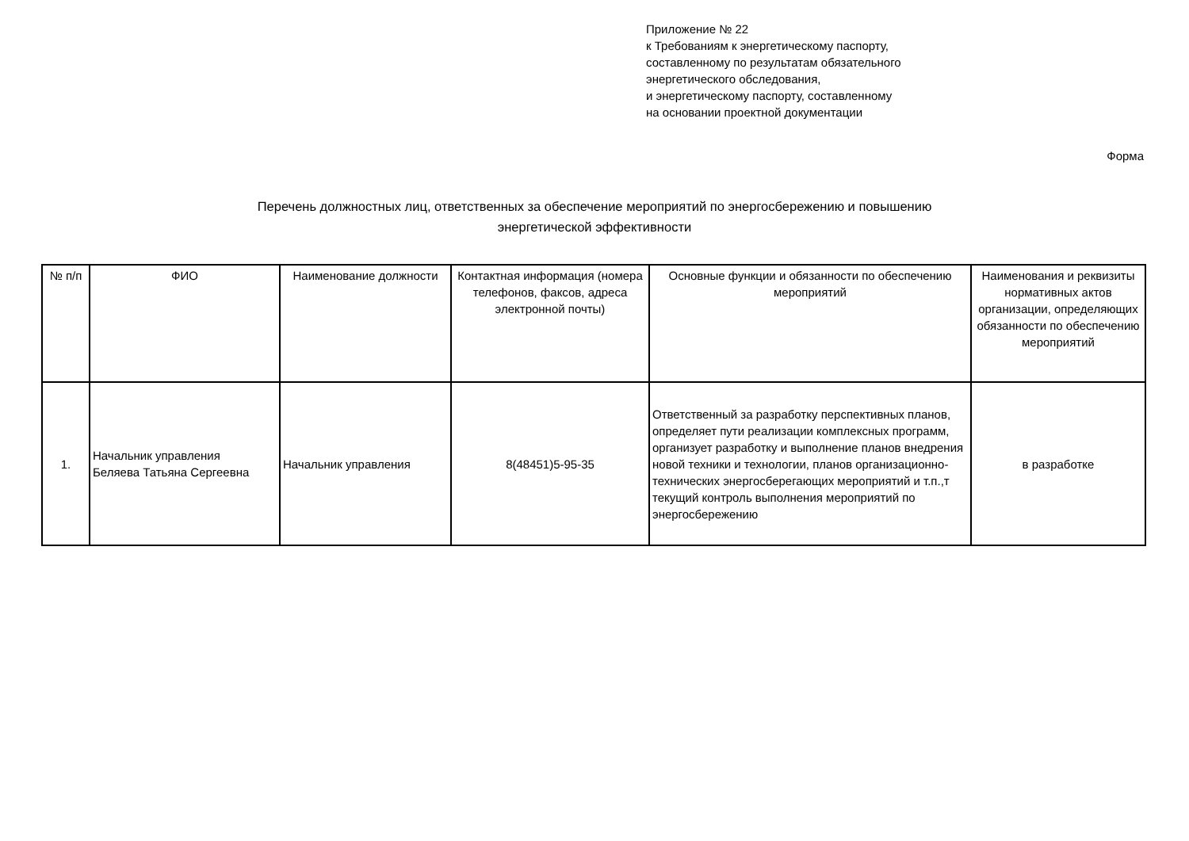Приложение № 22
к Требованиям к энергетическому паспорту,
составленному по результатам обязательного
энергетического обследования,
и энергетическому паспорту, составленному
на основании проектной документации
Форма
Перечень должностных лиц, ответственных за обеспечение мероприятий по энергосбережению и повышению
энергетической эффективности
| № п/п | ФИО | Наименование должности | Контактная информация (номера телефонов, факсов, адреса электронной почты) | Основные функции и обязанности по обеспечению мероприятий | Наименования и реквизиты нормативных актов организации, определяющих обязанности по обеспечению мероприятий |
| --- | --- | --- | --- | --- | --- |
| 1. | Начальник управления Беляева Татьяна Сергеевна | Начальник управления | 8(48451)5-95-35 | Ответственный за разработку перспективных планов, определяет пути реализации комплексных программ, организует разработку и выполнение планов внедрения новой техники и технологии, планов организационно-технических энергосберегающих мероприятий и т.п.,т текущий контроль выполнения мероприятий по энергосбережению | в разработке |